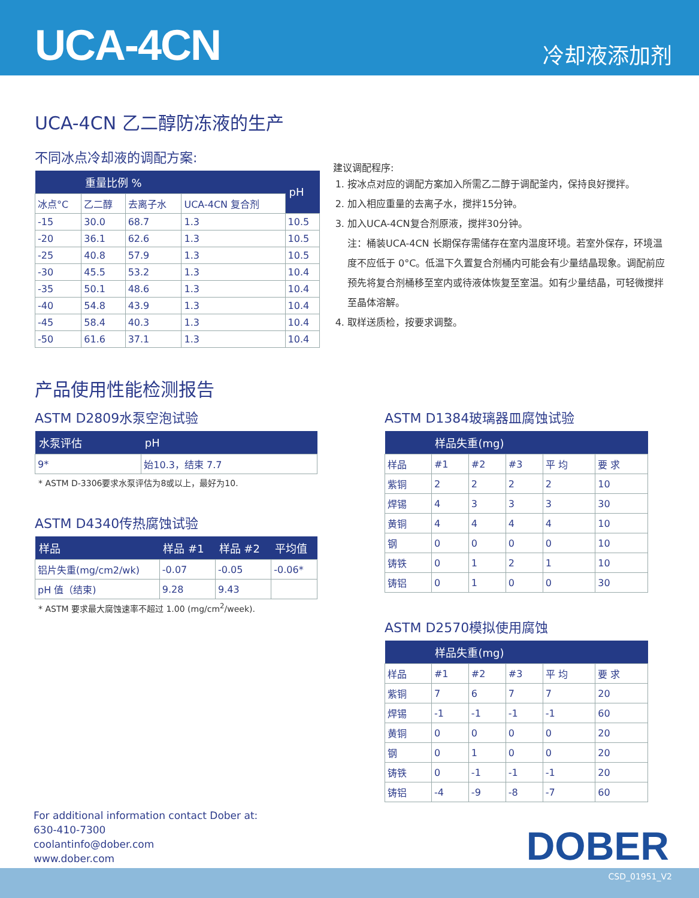UCA-4CN
冷却液添加剂
UCA-4CN 乙二醇防冻液的生产
不同冰点冷却液的调配方案:
| | 重量比例 % | | | pH |
| --- | --- | --- | --- | --- |
| 冰点°C | 乙二醇 | 去离子水 | UCA-4CN 复合剂 | |
| -15 | 30.0 | 68.7 | 1.3 | 10.5 |
| -20 | 36.1 | 62.6 | 1.3 | 10.5 |
| -25 | 40.8 | 57.9 | 1.3 | 10.5 |
| -30 | 45.5 | 53.2 | 1.3 | 10.4 |
| -35 | 50.1 | 48.6 | 1.3 | 10.4 |
| -40 | 54.8 | 43.9 | 1.3 | 10.4 |
| -45 | 58.4 | 40.3 | 1.3 | 10.4 |
| -50 | 61.6 | 37.1 | 1.3 | 10.4 |
建议调配程序:
1. 按冰点对应的调配方案加入所需乙二醇于调配釜内，保持良好搅拌。
2. 加入相应重量的去离子水，搅拌15分钟。
3. 加入UCA-4CN复合剂原液，搅拌30分钟。
注：桶装UCA-4CN 长期保存需储存在室内温度环境。若室外保存，环境温度不应低于 0°C。低温下久置复合剂桶内可能会有少量结晶现象。调配前应预先将复合剂桶移至室内或待液体恢复至室温。如有少量结晶，可轻微搅拌至晶体溶解。
4. 取样送质检，按要求调整。
产品使用性能检测报告
ASTM D2809水泵空泡试验
| 水泵评估 | pH |
| --- | --- |
| 9* | 始10.3，结束 7.7 |
* ASTM D-3306要求水泵评估为8或以上，最好为10.
ASTM D4340传热腐蚀试验
| 样品 | 样品 #1 | 样品 #2 | 平均值 |
| --- | --- | --- | --- |
| 铝片失重(mg/cm2/wk) | -0.07 | -0.05 | -0.06* |
| pH 值（结束) | 9.28 | 9.43 | |
* ASTM 要求最大腐蚀速率不超过 1.00 (mg/cm<sup>2</sup>/week).
ASTM D1384玻璃器皿腐蚀试验
| | 样品失重(mg) | | | | |
| --- | --- | --- | --- | --- | --- |
| 样品 | #1 | #2 | #3 | 平 均 | 要 求 |
| 紫铜 | 2 | 2 | 2 | 2 | 10 |
| 焊锡 | 4 | 3 | 3 | 3 | 30 |
| 黄铜 | 4 | 4 | 4 | 4 | 10 |
| 钢 | 0 | 0 | 0 | 0 | 10 |
| 铸铁 | 0 | 1 | 2 | 1 | 10 |
| 铸铝 | 0 | 1 | 0 | 0 | 30 |
ASTM D2570模拟使用腐蚀
| | 样品失重(mg) | | | | |
| --- | --- | --- | --- | --- | --- |
| 样品 | #1 | #2 | #3 | 平 均 | 要 求 |
| 紫铜 | 7 | 6 | 7 | 7 | 20 |
| 焊锡 | -1 | -1 | -1 | -1 | 60 |
| 黄铜 | 0 | 0 | 0 | 0 | 20 |
| 钢 | 0 | 1 | 0 | 0 | 20 |
| 铸铁 | 0 | -1 | -1 | -1 | 20 |
| 铸铝 | -4 | -9 | -8 | -7 | 60 |
For additional information contact Dober at:
630-410-7300
coolantinfo@dober.com
www.dober.com
DOBER
CSD_01951_V2